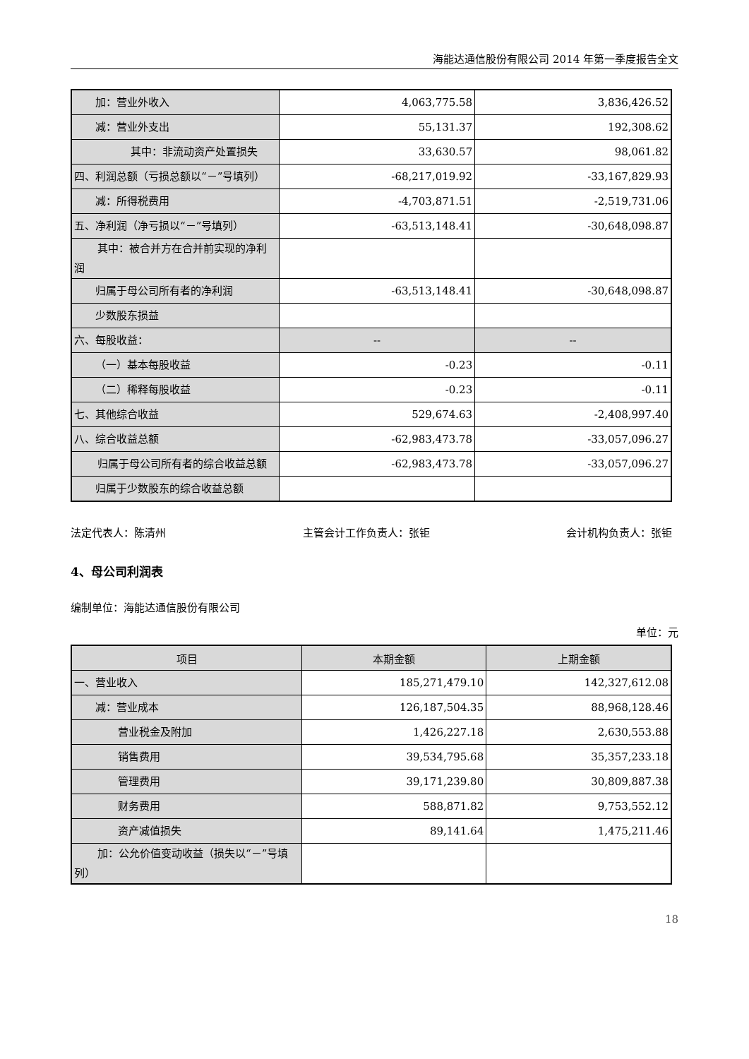海能达通信股份有限公司 2014 年第一季度报告全文
| 加：营业外收入 | 4,063,775.58 | 3,836,426.52 |
| 减：营业外支出 | 55,131.37 | 192,308.62 |
| 其中：非流动资产处置损 失 | 33,630.57 | 98,061.82 |
| 四、利润总额（亏损总额以“－”号填列） | -68,217,019.92 | -33,167,829.93 |
| 减：所得税费用 | -4,703,871.51 | -2,519,731.06 |
| 五、净利润（净亏损以“－”号填列） | -63,513,148.41 | -30,648,098.87 |
| 其中：被合并方在合并前实现的 净利润 | | |
| 归属于母公司所有者的净利润 | -63,513,148.41 | -30,648,098.87 |
| 少数股东损益 | | |
| 六、每股收益： | -- | -- |
| （一）基本每股收益 | -0.23 | -0.11 |
| （二）稀释每股收益 | -0.23 | -0.11 |
| 七、其他综合收益 | 529,674.63 | -2,408,997.40 |
| 八、综合收益总额 | -62,983,473.78 | -33,057,096.27 |
| 归属于母公司所有者的综合收益 总额 | -62,983,473.78 | -33,057,096.27 |
| 归属于少数股东的综合收益总额 | | |
法定代表人：陈清州 主管会计工作负责人：张钜 会计机构负责人：张钜
4、母公司利润表
编制单位：海能达通信股份有限公司
单位：元
| 项目 | 本期金额 | 上期金额 |
| --- | --- | --- |
| 一、营业收入 | 185,271,479.10 | 142,327,612.08 |
| 减：营业成本 | 126,187,504.35 | 88,968,128.46 |
| 营业税金及附加 | 1,426,227.18 | 2,630,553.88 |
| 销售费用 | 39,534,795.68 | 35,357,233.18 |
| 管理费用 | 39,171,239.80 | 30,809,887.38 |
| 财务费用 | 588,871.82 | 9,753,552.12 |
| 资产减值损失 | 89,141.64 | 1,475,211.46 |
| 加：公允价值变动收益（损失以 “－”号填列） | | |
18